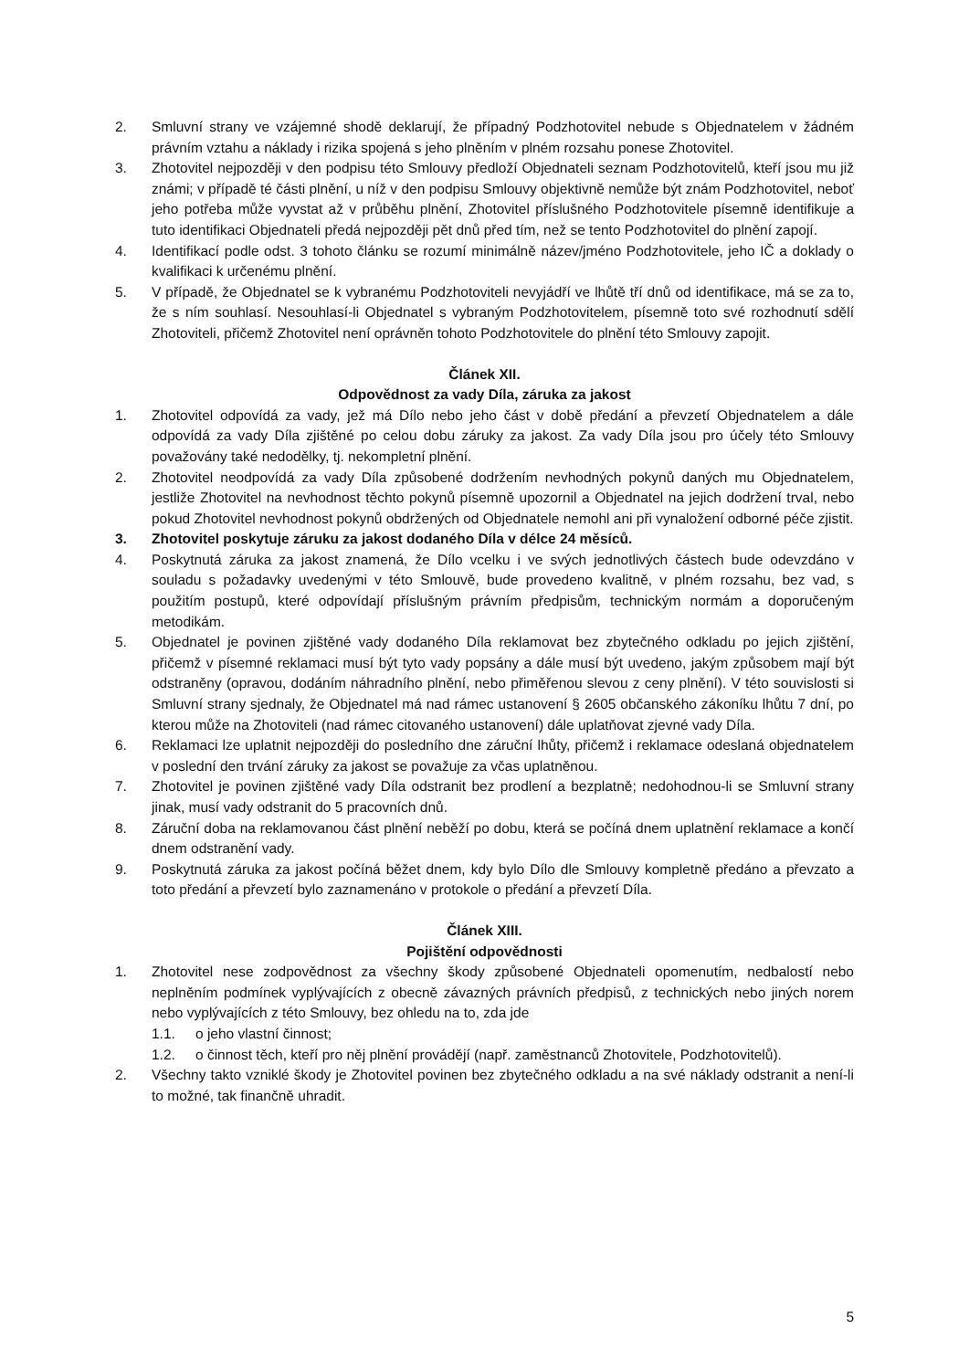2. Smluvní strany ve vzájemné shodě deklarují, že případný Podzhotovitel nebude s Objednatelem v žádném právním vztahu a náklady i rizika spojená s jeho plněním v plném rozsahu ponese Zhotovitel.
3. Zhotovitel nejpozději v den podpisu této Smlouvy předloží Objednateli seznam Podzhotovitelů, kteří jsou mu již známi; v případě té části plnění, u níž v den podpisu Smlouvy objektivně nemůže být znám Podzhotovitel, neboť jeho potřeba může vyvstat až v průběhu plnění, Zhotovitel příslušného Podzhotovitele písemně identifikuje a tuto identifikaci Objednateli předá nejpozději pět dnů před tím, než se tento Podzhotovitel do plnění zapojí.
4. Identifikací podle odst. 3 tohoto článku se rozumí minimálně název/jméno Podzhotovitele, jeho IČ a doklady o kvalifikaci k určenému plnění.
5. V případě, že Objednatel se k vybranému Podzhotoviteli nevyjádří ve lhůtě tří dnů od identifikace, má se za to, že s ním souhlasí. Nesouhlasí-li Objednatel s vybraným Podzhotovitelem, písemně toto své rozhodnutí sdělí Zhotoviteli, přičemž Zhotovitel není oprávněn tohoto Podzhotovitele do plnění této Smlouvy zapojit.
Článek XII.
Odpovědnost za vady Díla, záruka za jakost
1. Zhotovitel odpovídá za vady, jež má Dílo nebo jeho část v době předání a převzetí Objednatelem a dále odpovídá za vady Díla zjištěné po celou dobu záruky za jakost. Za vady Díla jsou pro účely této Smlouvy považovány také nedodělky, tj. nekompletní plnění.
2. Zhotovitel neodpovídá za vady Díla způsobené dodržením nevhodných pokynů daných mu Objednatelem, jestliže Zhotovitel na nevhodnost těchto pokynů písemně upozornil a Objednatel na jejich dodržení trval, nebo pokud Zhotovitel nevhodnost pokynů obdržených od Objednatele nemohl ani při vynaložení odborné péče zjistit.
3. Zhotovitel poskytuje záruku za jakost dodaného Díla v délce 24 měsíců.
4. Poskytnutá záruka za jakost znamená, že Dílo vcelku i ve svých jednotlivých částech bude odevzdáno v souladu s požadavky uvedenými v této Smlouvě, bude provedeno kvalitně, v plném rozsahu, bez vad, s použitím postupů, které odpovídají příslušným právním předpisům, technickým normám a doporučeným metodikám.
5. Objednatel je povinen zjištěné vady dodaného Díla reklamovat bez zbytečného odkladu po jejich zjištění, přičemž v písemné reklamaci musí být tyto vady popsány a dále musí být uvedeno, jakým způsobem mají být odstraněny (opravou, dodáním náhradního plnění, nebo přiměřenou slevou z ceny plnění). V této souvislosti si Smluvní strany sjednaly, že Objednatel má nad rámec ustanovení § 2605 občanského zákoníku lhůtu 7 dní, po kterou může na Zhotoviteli (nad rámec citovaného ustanovení) dále uplatňovat zjevné vady Díla.
6. Reklamaci lze uplatnit nejpozději do posledního dne záruční lhůty, přičemž i reklamace odeslaná objednatelem v poslední den trvání záruky za jakost se považuje za včas uplatněnou.
7. Zhotovitel je povinen zjištěné vady Díla odstranit bez prodlení a bezplatně; nedohodnou-li se Smluvní strany jinak, musí vady odstranit do 5 pracovních dnů.
8. Záruční doba na reklamovanou část plnění neběží po dobu, která se počíná dnem uplatnění reklamace a končí dnem odstranění vady.
9. Poskytnutá záruka za jakost počíná běžet dnem, kdy bylo Dílo dle Smlouvy kompletně předáno a převzato a toto předání a převzetí bylo zaznamenáno v protokole o předání a převzetí Díla.
Článek XIII.
Pojištění odpovědnosti
1. Zhotovitel nese zodpovědnost za všechny škody způsobené Objednateli opomenutím, nedbalostí nebo neplněním podmínek vyplývajících z obecně závazných právních předpisů, z technických nebo jiných norem nebo vyplývajících z této Smlouvy, bez ohledu na to, zda jde
1.1. o jeho vlastní činnost;
1.2. o činnost těch, kteří pro něj plnění provádějí (např. zaměstnanců Zhotovitele, Podzhotovitelů).
2. Všechny takto vzniklé škody je Zhotovitel povinen bez zbytečného odkladu a na své náklady odstranit a není-li to možné, tak finančně uhradit.
5